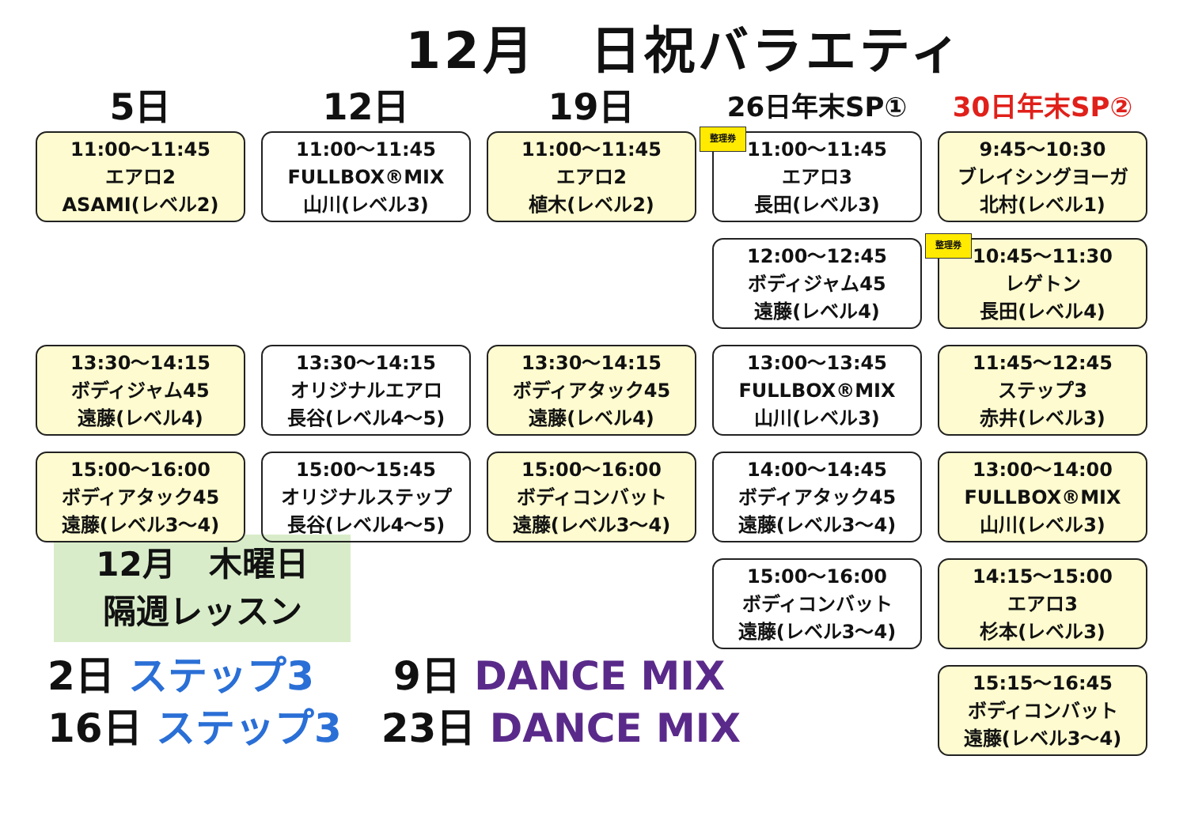12月　日祝バラエティ
5日
11:00～11:45
エアロ2
ASAMI(レベル2)
13:30～14:15
ボディジャム45
遠藤(レベル4)
15:00～16:00
ボディアタック45
遠藤(レベル3～4)
12日
11:00～11:45
FULLBOX®MIX
山川(レベル3)
13:30～14:15
オリジナルエアロ
長谷(レベル4～5)
15:00～15:45
オリジナルステップ
長谷(レベル4～5)
19日
11:00～11:45
エアロ2
植木(レベル2)
13:30～14:15
ボディアタック45
遠藤(レベル4)
15:00～16:00
ボディコンバット
遠藤(レベル3～4)
26日年末SP①
整理券
11:00～11:45
エアロ3
長田(レベル3)
12:00～12:45
ボディジャム45
遠藤(レベル4)
13:00～13:45
FULLBOX®MIX
山川(レベル3)
14:00～14:45
ボディアタック45
遠藤(レベル3～4)
15:00～16:00
ボディコンバット
遠藤(レベル3～4)
30日年末SP②
9:45～10:30
ブレイシングヨーガ
北村(レベル1)
整理券
10:45～11:30
レゲトン
長田(レベル4)
11:45～12:45
ステップ3
赤井(レベル3)
13:00～14:00
FULLBOX®MIX
山川(レベル3)
14:15～15:00
エアロ3
杉本(レベル3)
15:15～16:45
ボディコンバット
遠藤(レベル3～4)
12月　木曜日
隔週レッスン
2日 ステップ3　　9日 DANCE MIX
16日 ステップ3　23日 DANCE MIX